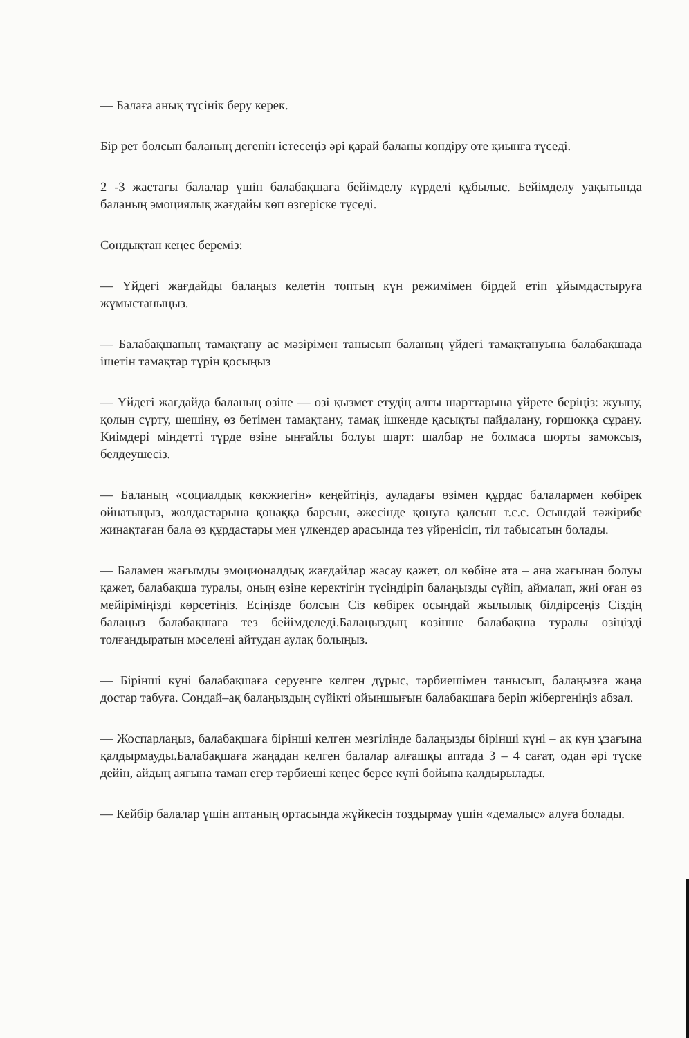— Балаға анық түсінік беру керек.
Бір рет болсын баланың дегенін істесеңіз әрі қарай баланы көндіру өте қиынға түседі.
2 -3 жастағы балалар үшін балабақшаға бейімделу күрделі құбылыс. Бейімделу уақытында баланың эмоциялық жағдайы көп өзгеріске түседі.
Сондықтан кеңес береміз:
— Үйдегі жағдайды балаңыз келетін топтың күн режимімен бірдей етіп ұйымдастыруға жұмыстаныңыз.
— Балабақшаның тамақтану ас мәзірімен танысып баланың үйдегі тамақтануына балабақшада ішетін тамақтар түрін қосыңыз
— Үйдегі жағдайда баланың өзіне — өзі қызмет етудің алғы шарттарына үйрете беріңіз: жуыну, қолын сүрту, шешіну, өз бетімен тамақтану, тамақ ішкенде қасықты пайдалану, горшокқа сұрану. Киімдері міндетті түрде өзіне ыңғайлы болуы шарт: шалбар не болмаса шорты замоксыз, белдеушесіз.
— Баланың «социалдық көкжиегін» кеңейтіңіз, ауладағы өзімен құрдас балалармен көбірек ойнатыңыз, жолдастарына қонаққа барсын, әжесінде қонуға қалсын т.с.с. Осындай тәжірибе жинақтаған бала өз құрдастары мен үлкендер арасында тез үйренісіп, тіл табысатын болады.
— Баламен жағымды эмоционалдық жағдайлар жасау қажет, ол көбіне ата – ана жағынан болуы қажет, балабақша туралы, оның өзіне керектігін түсіндіріп балаңызды сүйіп, аймалап, жиі оған өз мейіріміңізді көрсетіңіз. Есіңізде болсын Сіз көбірек осындай жылылық білдірсеңіз Сіздің балаңыз балабақшаға тез бейімделеді.Балаңыздың көзінше балабақша туралы өзіңізді толғандыратын мәселені айтудан аулақ болыңыз.
— Бірінші күні балабақшаға серуенге келген дұрыс, тәрбиешімен танысып, балаңызға жаңа достар табуға. Сондай–ақ балаңыздың сүйікті ойыншығын балабақшаға беріп жібергеніңіз абзал.
— Жоспарлаңыз, балабақшаға бірінші келген мезгілінде балаңызды бірінші күні – ақ күн ұзағына қалдырмауды.Балабақшаға жаңадан келген балалар алғашқы аптада 3 – 4 сағат, одан әрі түске дейін, айдың аяғына таман егер тәрбиеші кеңес берсе күні бойына қалдырылады.
— Кейбір балалар үшін аптаның ортасында жүйкесін тоздырмау үшін «демалыс» алуға болады.